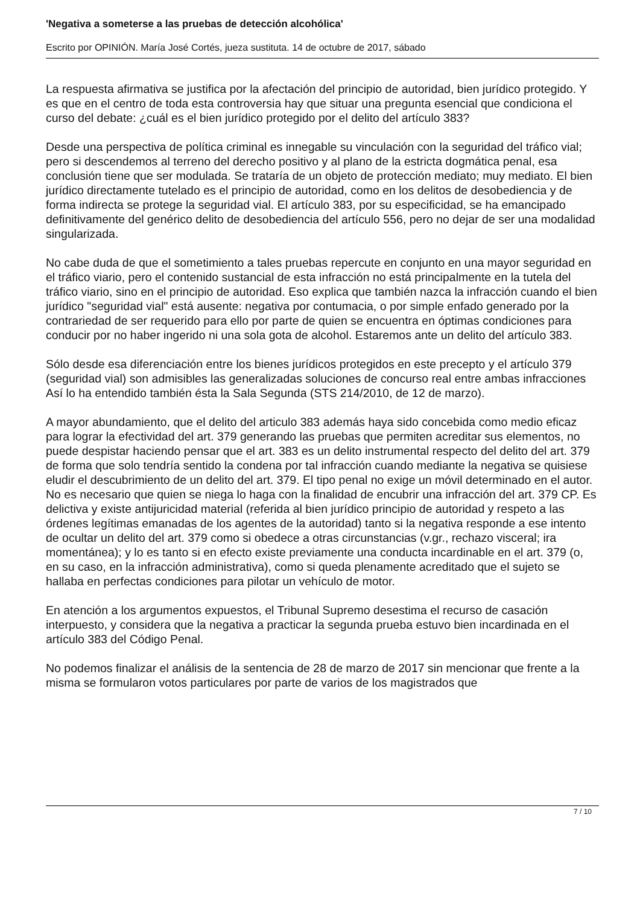'Negativa a someterse a las pruebas de detección alcohólica'
Escrito por OPINIÓN. María José Cortés, jueza sustituta. 14 de octubre de 2017, sábado
La respuesta afirmativa se justifica por la afectación del principio de autoridad, bien jurídico protegido. Y es que en el centro de toda esta controversia hay que situar una pregunta esencial que condiciona el curso del debate: ¿cuál es el bien jurídico protegido por el delito del artículo 383?
Desde una perspectiva de política criminal es innegable su vinculación con la seguridad del tráfico vial; pero si descendemos al terreno del derecho positivo y al plano de la estricta dogmática penal, esa conclusión tiene que ser modulada. Se trataría de un objeto de protección mediato; muy mediato. El bien jurídico directamente tutelado es el principio de autoridad, como en los delitos de desobediencia y de forma indirecta se protege la seguridad vial. El artículo 383, por su especificidad, se ha emancipado definitivamente del genérico delito de desobediencia del artículo 556, pero no dejar de ser una modalidad singularizada.
No cabe duda de que el sometimiento a tales pruebas repercute en conjunto en una mayor seguridad en el tráfico viario, pero el contenido sustancial de esta infracción no está principalmente en la tutela del tráfico viario, sino en el principio de autoridad. Eso explica que también nazca la infracción cuando el bien jurídico "seguridad vial" está ausente: negativa por contumacia, o por simple enfado generado por la contrariedad de ser requerido para ello por parte de quien se encuentra en óptimas condiciones para conducir por no haber ingerido ni una sola gota de alcohol. Estaremos ante un delito del artículo 383.
Sólo desde esa diferenciación entre los bienes jurídicos protegidos en este precepto y el artículo 379 (seguridad vial) son admisibles las generalizadas soluciones de concurso real entre ambas infracciones Así lo ha entendido también ésta la Sala Segunda (STS 214/2010, de 12 de marzo).
A mayor abundamiento, que el delito del articulo 383 además haya sido concebida como medio eficaz para lograr la efectividad del art. 379 generando las pruebas que permiten acreditar sus elementos, no puede despistar haciendo pensar que el art. 383 es un delito instrumental respecto del delito del art. 379 de forma que solo tendría sentido la condena por tal infracción cuando mediante la negativa se quisiese eludir el descubrimiento de un delito del art. 379. El tipo penal no exige un móvil determinado en el autor. No es necesario que quien se niega lo haga con la finalidad de encubrir una infracción del art. 379 CP. Es delictiva y existe antijuricidad material (referida al bien jurídico principio de autoridad y respeto a las órdenes legítimas emanadas de los agentes de la autoridad) tanto si la negativa responde a ese intento de ocultar un delito del art. 379 como si obedece a otras circunstancias (v.gr., rechazo visceral; ira momentánea); y lo es tanto si en efecto existe previamente una conducta incardinable en el art. 379 (o, en su caso, en la infracción administrativa), como si queda plenamente acreditado que el sujeto se hallaba en perfectas condiciones para pilotar un vehículo de motor.
En atención a los argumentos expuestos, el Tribunal Supremo desestima el recurso de casación interpuesto, y considera que la negativa a practicar la segunda prueba estuvo bien incardinada en el artículo 383 del Código Penal.
No podemos finalizar el análisis de la sentencia de 28 de marzo de 2017 sin mencionar que frente a la misma se formularon votos particulares por parte de varios de los magistrados que
7 / 10